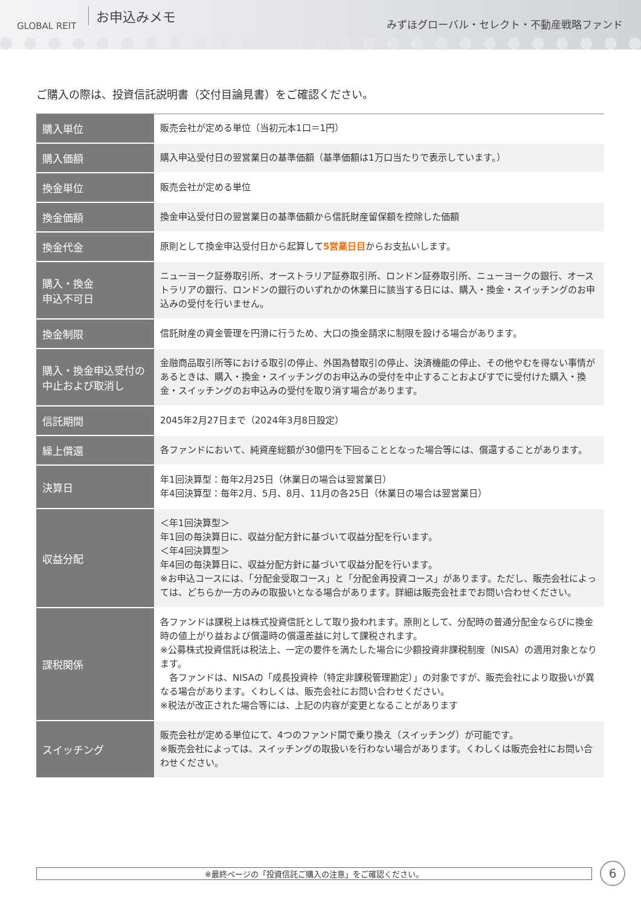GLOBAL REIT お申込みメモ
みずほグローバル・セレクト・不動産戦略ファンド
ご購入の際は、投資信託説明書（交付目論見書）をご確認ください。
| 購入単位 | 販売会社が定める単位（当初元本1口＝1円） |
| 購入価額 | 購入申込受付日の翌営業日の基準価額（基準価額は1万口当たりで表示しています。） |
| 換金単位 | 販売会社が定める単位 |
| 換金価額 | 換金申込受付日の翌営業日の基準価額から信託財産留保額を控除した価額 |
| 換金代金 | 原則として換金申込受付日から起算して 5営業日目 からお支払いします。 |
| 購入・換金 申込不可日 | ニューヨーク証券取引所、オーストラリア証券取引所、ロンドン証券取引所、ニューヨークの銀行、オーストラリアの銀行、ロンドンの銀行のいずれかの休業日に該当する日には、購入・換金・スイッチングのお申込みの受付を行いません。 |
| 換金制限 | 信託財産の資金管理を円滑に行うため、大口の換金請求に制限を設ける場合があります。 |
| 購入・換金申込受付の中止および取消し | 金融商品取引所等における取引の停止、外国為替取引の停止、決済機能の停止、その他やむを得ない事情があるときは、購入・換金・スイッチングのお申込みの受付を中止することおよびすでに受付けた購入・換金・スイッチングのお申込みの受付を取り消す場合があります。 |
| 信託期間 | 2045年2月27日まで（2024年3月8日設定） |
| 繰上償還 | 各ファンドにおいて、純資産総額が30億円を下回ることとなった場合等には、償還することがあります。 |
| 決算日 | 年1回決算型：毎年2月25日（休業日の場合は翌営業日） 年4回決算型：毎年2月、5月、8月、11月の各25日（休業日の場合は翌営業日） |
| 収益分配 | ＜年1回決算型＞ 年1回の毎決算日に、収益分配方針に基づいて収益分配を行います。 ＜年4回決算型＞ 年4回の毎決算日に、収益分配方針に基づいて収益分配を行います。 ※お申込コースには、「分配金受取コース」と「分配金再投資コース」があります。ただし、販売会社によっては、どちらか一方のみの取扱いとなる場合があります。詳細は販売会社までお問い合わせください。 |
| 課税関係 | 各ファンドは課税上は株式投資信託として取り扱われます。原則として、分配時の普通分配金ならびに換金時の値上がり益および償還時の償還差益に対して課税されます。 ※公募株式投資信託は税法上、一定の要件を満たした場合に少額投資非課税制度（NISA）の適用対象となります。 各ファンドは、NISAの「成長投資枠（特定非課税管理勘定）」の対象ですが、販売会社により取扱いが異なる場合があります。くわしくは、販売会社にお問い合わせください。 ※税法が改正された場合等には、上記の内容が変更となることがあります |
| スイッチング | 販売会社が定める単位にて、4つのファンド間で乗り換え（スイッチング）が可能です。 ※販売会社によっては、スイッチングの取扱いを行わない場合があります。くわしくは販売会社にお問い合わせください。 |
※最終ページの「投資信託ご購入の注意」をご確認ください。 6